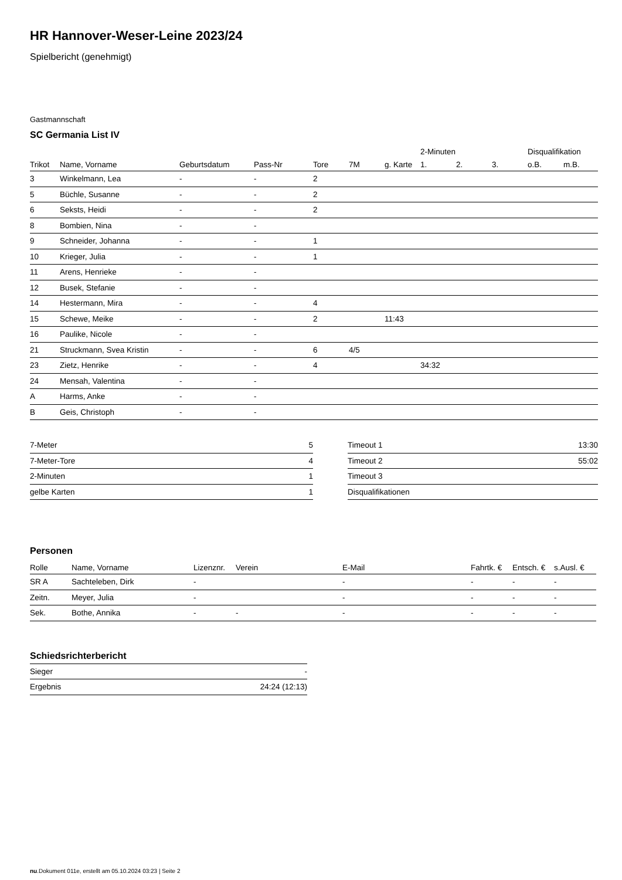HR Hannover-Weser-Leine 2023/24
Spielbericht (genehmigt)
Gastmannschaft
SC Germania List IV
| | | | | | | | 2-Minuten | | | Disqualifikation | |
| --- | --- | --- | --- | --- | --- | --- | --- | --- | --- | --- | --- |
| Trikot | Name, Vorname | Geburtsdatum | Pass-Nr | Tore | 7M | g. Karte | 1. | 2. | 3. | o.B. | m.B. |
| 3 | Winkelmann, Lea | - | - | 2 | | | | | | | |
| 5 | Büchle, Susanne | - | - | 2 | | | | | | | |
| 6 | Seksts, Heidi | - | - | 2 | | | | | | | |
| 8 | Bombien, Nina | - | - | | | | | | | | |
| 9 | Schneider, Johanna | - | - | 1 | | | | | | | |
| 10 | Krieger, Julia | - | - | 1 | | | | | | | |
| 11 | Arens, Henrieke | - | - | | | | | | | | |
| 12 | Busek, Stefanie | - | - | | | | | | | | |
| 14 | Hestermann, Mira | - | - | 4 | | | | | | | |
| 15 | Schewe, Meike | - | - | 2 | | 11:43 | | | | | |
| 16 | Paulike, Nicole | - | - | | | | | | | | |
| 21 | Struckmann, Svea Kristin | - | - | 6 | 4/5 | | | | | | |
| 23 | Zietz, Henrike | - | - | 4 | | | 34:32 | | | | |
| 24 | Mensah, Valentina | - | - | | | | | | | | |
| A | Harms, Anke | - | - | | | | | | | | |
| B | Geis, Christoph | - | - | | | | | | | | |
| 7-Meter | 5 |
| 7-Meter-Tore | 4 |
| 2-Minuten | 1 |
| gelbe Karten | 1 |
| Timeout 1 | 13:30 |
| Timeout 2 | 55:02 |
| Timeout 3 | |
| Disqualifikationen | |
Personen
| Rolle | Name, Vorname | Lizenznr. | Verein | E-Mail | Fahrtk. € | Entsch. € | s.Ausl. € |
| --- | --- | --- | --- | --- | --- | --- | --- |
| SR A | Sachteleben, Dirk | - | | - | - | - | - |
| Zeitn. | Meyer, Julia | - | | - | - | - | - |
| Sek. | Bothe, Annika | - | - | - | - | - | - |
Schiedsrichterbericht
| Sieger | - |
| Ergebnis | 24:24 (12:13) |
nu.Dokument 011e, erstellt am 05.10.2024 03:23 | Seite 2